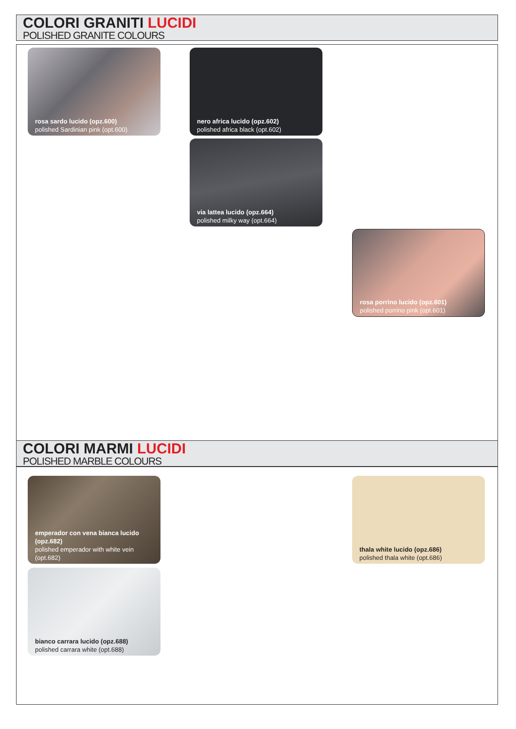COLORI GRANITI LUCIDI
POLISHED GRANITE COLOURS
rosa sardo lucido (opz.600)
polished Sardinian pink (opt.600)
nero africa lucido (opz.602)
polished africa black (opt.602)
via lattea lucido (opz.664)
polished milky way (opt.664)
rosa porrino lucido (opz.601)
polished porrino pink (opt.601)
COLORI MARMI LUCIDI
POLISHED MARBLE COLOURS
emperador con vena bianca lucido (opz.682)
polished emperador with white vein (opt.682)
thala white lucido (opz.686)
polished thala white (opt.686)
bianco carrara lucido (opz.688)
polished carrara white (opt.688)